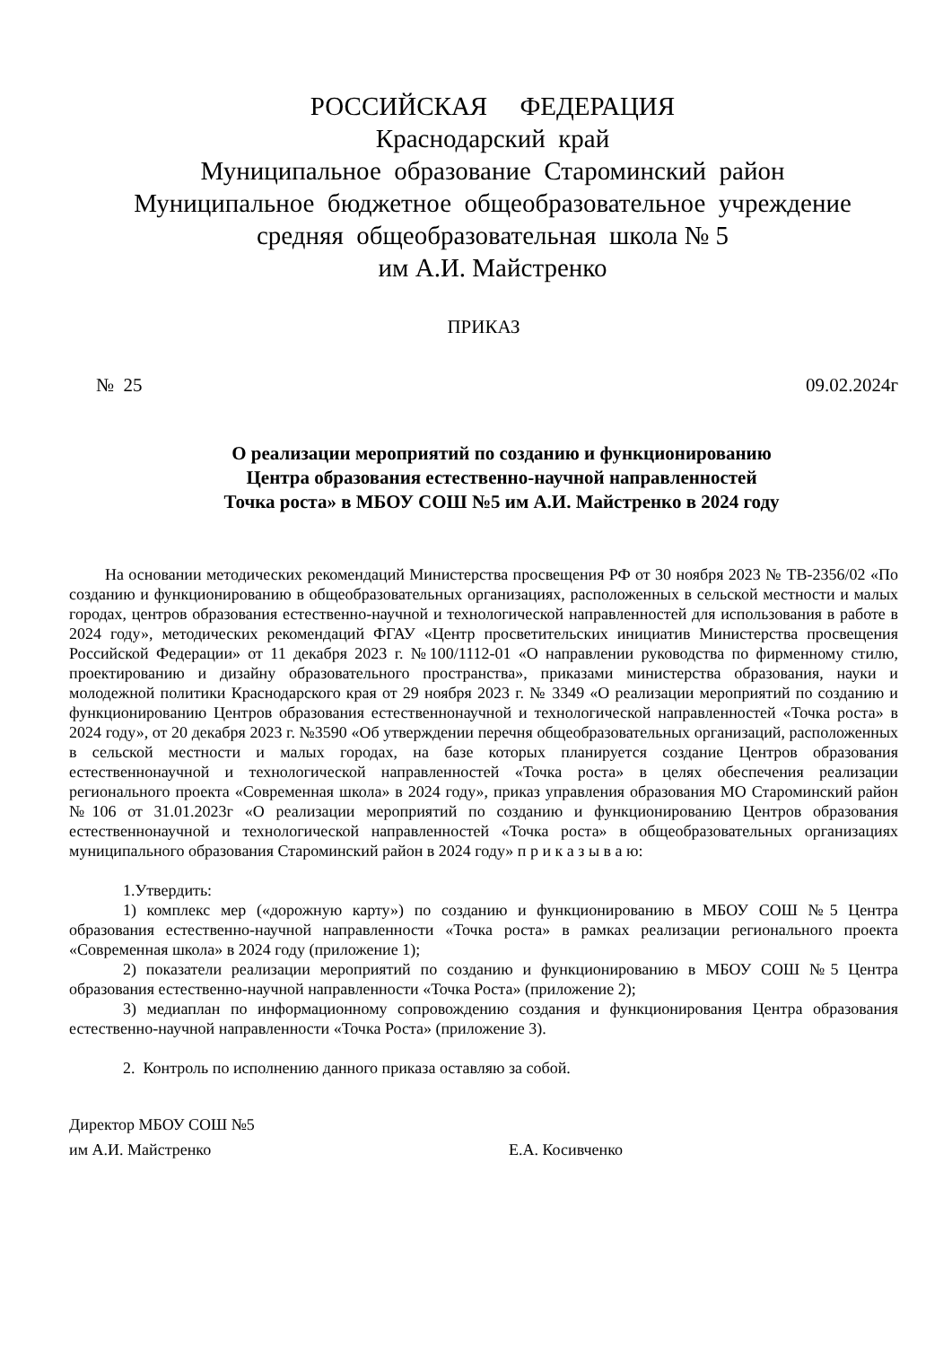РОССИЙСКАЯ ФЕДЕРАЦИЯ
Краснодарский край
Муниципальное образование Староминский район
Муниципальное бюджетное общеобразовательное учреждение
средняя общеобразовательная школа № 5
им А.И. Майстренко
ПРИКАЗ
№ 25 09.02.2024г
О реализации мероприятий по созданию и функционированию
Центра образования естественно-научной направленностей
Точка роста» в МБОУ СОШ №5 им А.И. Майстренко в 2024 году
На основании методических рекомендаций Министерства просвещения РФ от 30 ноября 2023 № ТВ-2356/02 «По созданию и функционированию в общеобразовательных организациях, расположенных в сельской местности и малых городах, центров образования естественно-научной и технологической направленностей для использования в работе в 2024 году», методических рекомендаций ФГАУ «Центр просветительских инициатив Министерства просвещения Российской Федерации» от 11 декабря 2023 г. №100/1112-01 «О направлении руководства по фирменному стилю, проектированию и дизайну образовательного пространства», приказами министерства образования, науки и молодежной политики Краснодарского края от 29 ноября 2023 г. № 3349 «О реализации мероприятий по созданию и функционированию Центров образования естественнонаучной и технологической направленностей «Точка роста» в 2024 году», от 20 декабря 2023 г. №3590 «Об утверждении перечня общеобразовательных организаций, расположенных в сельской местности и малых городах, на базе которых планируется создание Центров образования естественнонаучной и технологической направленностей «Точка роста» в целях обеспечения реализации регионального проекта «Современная школа» в 2024 году», приказ управления образования МО Староминский район №106 от 31.01.2023г «О реализации мероприятий по созданию и функционированию Центров образования естественнонаучной и технологической направленностей «Точка роста» в общеобразовательных организациях муниципального образования Староминский район в 2024 году» п р и к а з ы в а ю:
1.Утвердить:
1) комплекс мер («дорожную карту») по созданию и функционированию в МБОУ СОШ №5 Центра образования естественно-научной направленности «Точка роста» в рамках реализации регионального проекта «Современная школа» в 2024 году (приложение 1);
2) показатели реализации мероприятий по созданию и функционированию в МБОУ СОШ №5 Центра образования естественно-научной направленности «Точка Роста» (приложение 2);
3) медиаплан по информационному сопровождению создания и функционирования Центра образования естественно-научной направленности «Точка Роста» (приложение 3).
2. Контроль по исполнению данного приказа оставляю за собой.
Директор МБОУ СОШ №5
им А.И. Майстренко
Е.А. Косивченко